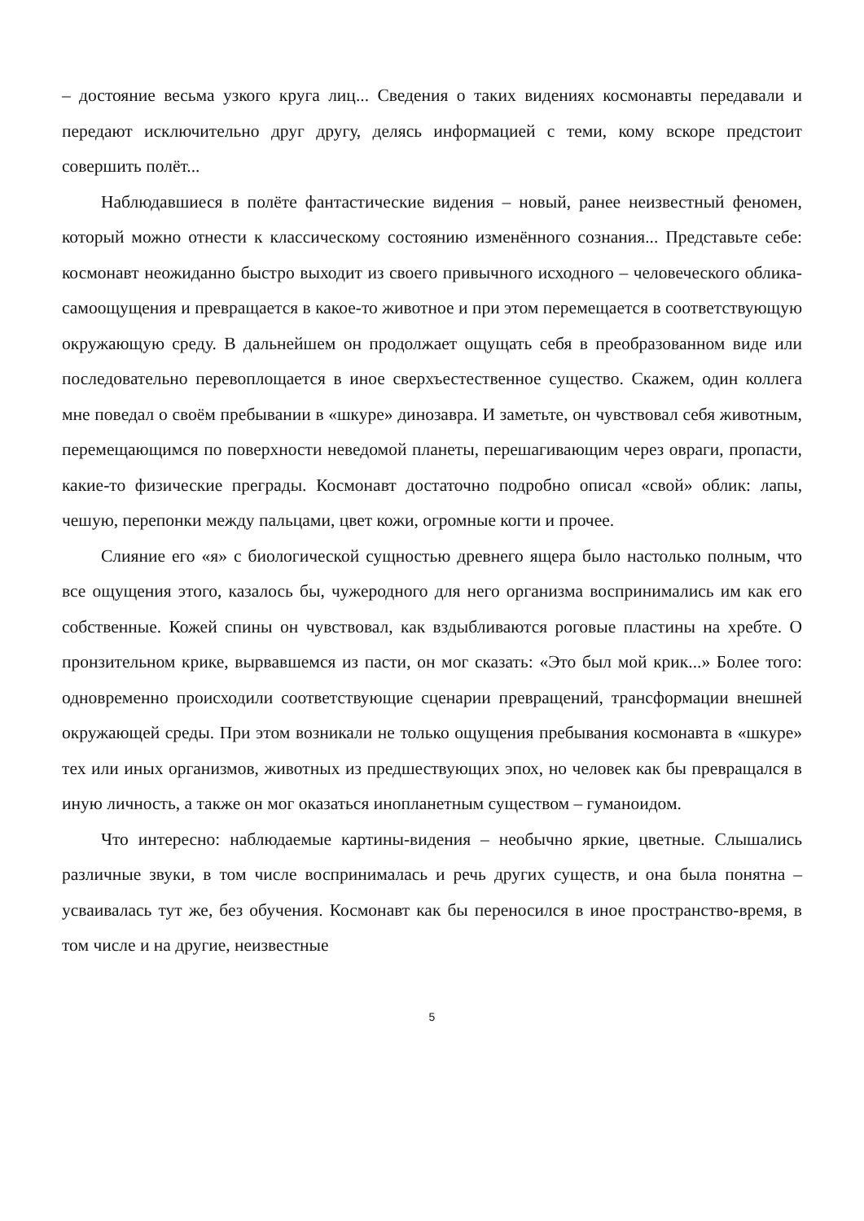– достояние весьма узкого круга лиц... Сведения о таких видениях космонавты передавали и передают исключительно друг другу, делясь информацией с теми, кому вскоре предстоит совершить полёт...
Наблюдавшиеся в полёте фантастические видения – новый, ранее неизвестный феномен, который можно отнести к классическому состоянию изменённого сознания... Представьте себе: космонавт неожиданно быстро выходит из своего привычного исходного – человеческого облика-самоощущения и превращается в какое-то животное и при этом перемещается в соответствующую окружающую среду. В дальнейшем он продолжает ощущать себя в преобразованном виде или последовательно перевоплощается в иное сверхъестественное существо. Скажем, один коллега мне поведал о своём пребывании в «шкуре» динозавра. И заметьте, он чувствовал себя животным, перемещающимся по поверхности неведомой планеты, перешагивающим через овраги, пропасти, какие-то физические преграды. Космонавт достаточно подробно описал «свой» облик: лапы, чешую, перепонки между пальцами, цвет кожи, огромные когти и прочее.
Слияние его «я» с биологической сущностью древнего ящера было настолько полным, что все ощущения этого, казалось бы, чужеродного для него организма воспринимались им как его собственные. Кожей спины он чувствовал, как вздыбливаются роговые пластины на хребте. О пронзительном крике, вырвавшемся из пасти, он мог сказать: «Это был мой крик...» Более того: одновременно происходили соответствующие сценарии превращений, трансформации внешней окружающей среды. При этом возникали не только ощущения пребывания космонавта в «шкуре» тех или иных организмов, животных из предшествующих эпох, но человек как бы превращался в иную личность, а также он мог оказаться инопланетным существом – гуманоидом.
Что интересно: наблюдаемые картины-видения – необычно яркие, цветные. Слышались различные звуки, в том числе воспринималась и речь других существ, и она была понятна – усваивалась тут же, без обучения. Космонавт как бы переносился в иное пространство-время, в том числе и на другие, неизвестные
5